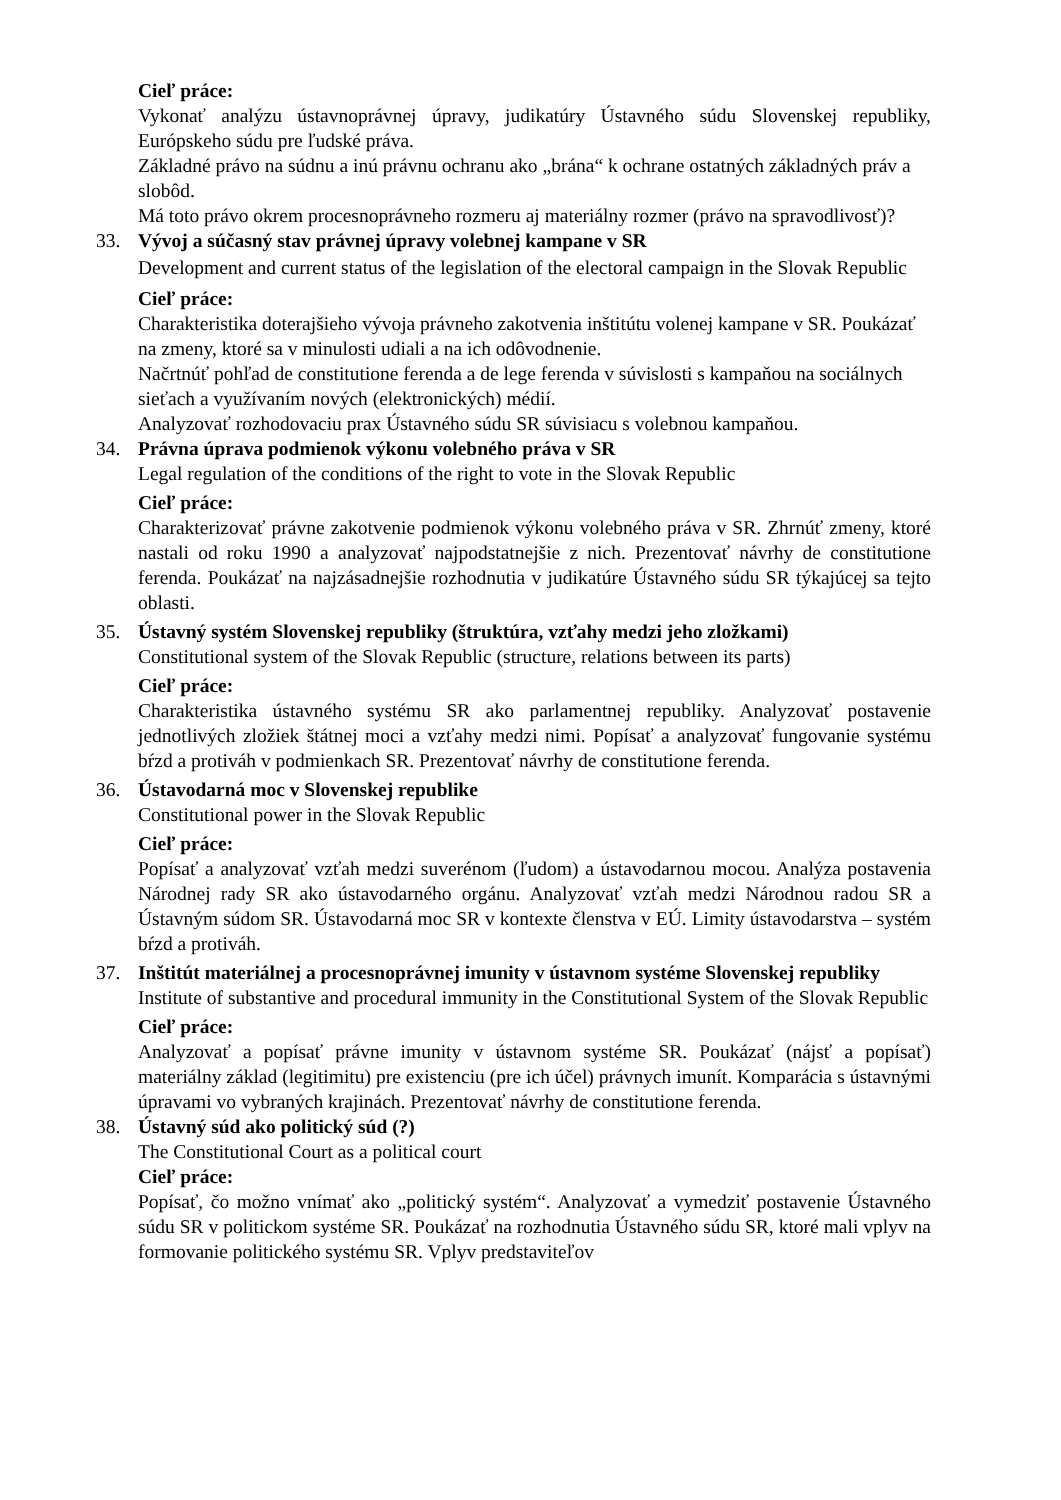Cieľ práce:
Vykonať analýzu ústavnoprávnej úpravy, judikatúry Ústavného súdu Slovenskej republiky, Európskeho súdu pre ľudské práva.
Základné právo na súdnu a inú právnu ochranu ako „brána“ k ochrane ostatných základných práv a slobôd.
Má toto právo okrem procesnoprávneho rozmeru aj materiálny rozmer (právo na spravodlivosť)?
33. Vývoj a súčasný stav právnej úpravy volebnej kampane v SR
Development and current status of the legislation of the electoral campaign in the Slovak Republic
Cieľ práce:
Charakteristika doterajšieho vývoja právneho zakotvenia inštitútu volenej kampane v SR. Poukázať na zmeny, ktoré sa v minulosti udiali a na ich odôvodnenie.
Načrtnúť pohľad de constitutione ferenda a de lege ferenda v súvislosti s kampaňou na sociálnych sieťach a využívaním nových (elektronických) médií.
Analyzovať rozhodovaciu prax Ústavného súdu SR súvisiacu s volebnou kampaňou.
34. Právna úprava podmienok výkonu volebného práva v SR
Legal regulation of the conditions of the right to vote in the Slovak Republic
Cieľ práce:
Charakterizovať právne zakotvenie podmienok výkonu volebného práva v SR. Zhrnúť zmeny, ktoré nastali od roku 1990 a analyzovať najpodstatnejšie z nich. Prezentovať návrhy de constitutione ferenda. Poukázať na najzásadnejšie rozhodnutia v judikatúre Ústavného súdu SR týkajúcej sa tejto oblasti.
35. Ústavný systém Slovenskej republiky (štruktúra, vzťahy medzi jeho zložkami)
Constitutional system of the Slovak Republic (structure, relations between its parts)
Cieľ práce:
Charakteristika ústavného systému SR ako parlamentnej republiky. Analyzovať postavenie jednotlivých zložiek štátnej moci a vzťahy medzi nimi. Popísať a analyzovať fungovanie systému bŕzd a protiváh v podmienkach SR. Prezentovať návrhy de constitutione ferenda.
36. Ústavodarná moc v Slovenskej republike
Constitutional power in the Slovak Republic
Cieľ práce:
Popísať a analyzovať vzťah medzi suverénom (ľudom) a ústavodarnou mocou. Analýza postavenia Národnej rady SR ako ústavodarného orgánu. Analyzovať vzťah medzi Národnou radou SR a Ústavným súdom SR. Ústavodarná moc SR v kontexte členstva v EÚ. Limity ústavodarstva – systém bŕzd a protiváh.
37. Inštitút materiálnej a procesnoprávnej imunity v ústavnom systéme Slovenskej republiky
Institute of substantive and procedural immunity in the Constitutional System of the Slovak Republic
Cieľ práce:
Analyzovať a popísať právne imunity v ústavnom systéme SR. Poukázať (nájsť a popísať) materiálny základ (legitimitu) pre existenciu (pre ich účel) právnych imunít. Komparácia s ústavnými úpravami vo vybraných krajinách. Prezentovať návrhy de constitutione ferenda.
38. Ústavný súd ako politický súd (?)
The Constitutional Court as a political court
Cieľ práce:
Popísať, čo možno vnímať ako „politický systém“. Analyzovať a vymedziť postavenie Ústavného súdu SR v politickom systéme SR. Poukázať na rozhodnutia Ústavného súdu SR, ktoré mali vplyv na formovanie politického systému SR. Vplyv predstaviteľov